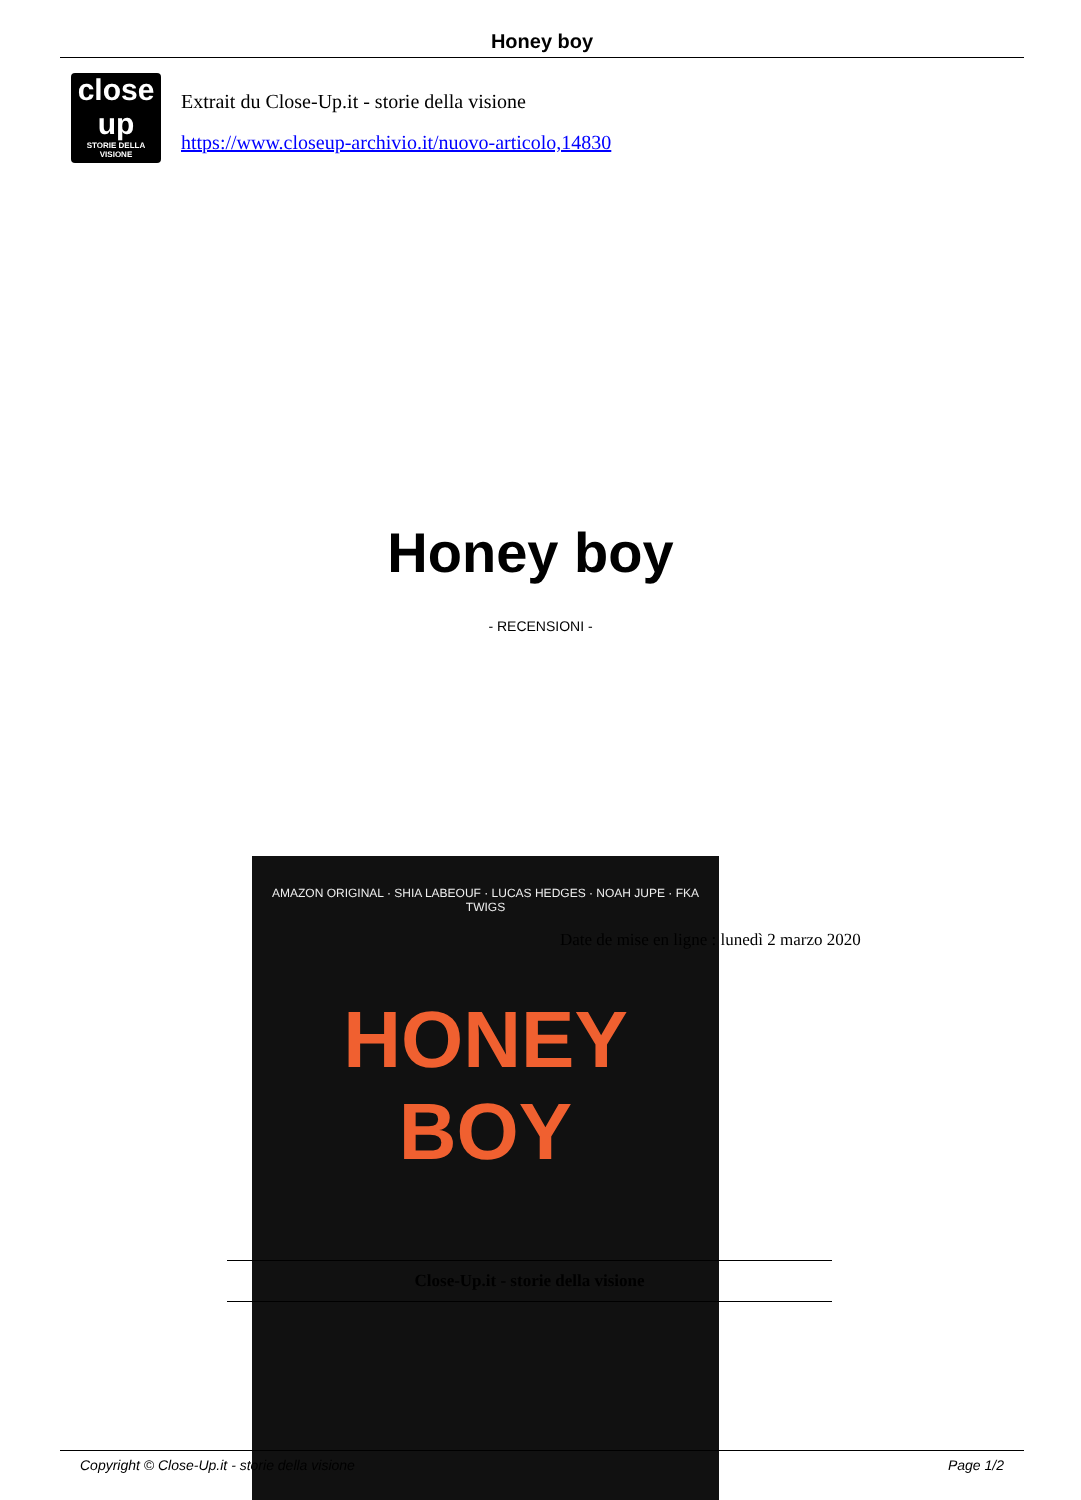Honey boy
close up
STORIE DELLA VISIONE
Extrait du Close-Up.it - storie della visione
https://www.closeup-archivio.it/nuovo-articolo,14830
Honey boy
- RECENSIONI -
AMAZON ORIGINAL · SHIA LABEOUF · LUCAS HEDGES · NOAH JUPE · FKA TWIGS
HONEY BOY
Date de mise en ligne : lunedì 2 marzo 2020
Close-Up.it - storie della visione
Copyright © Close-Up.it - storie della visione Page 1/2